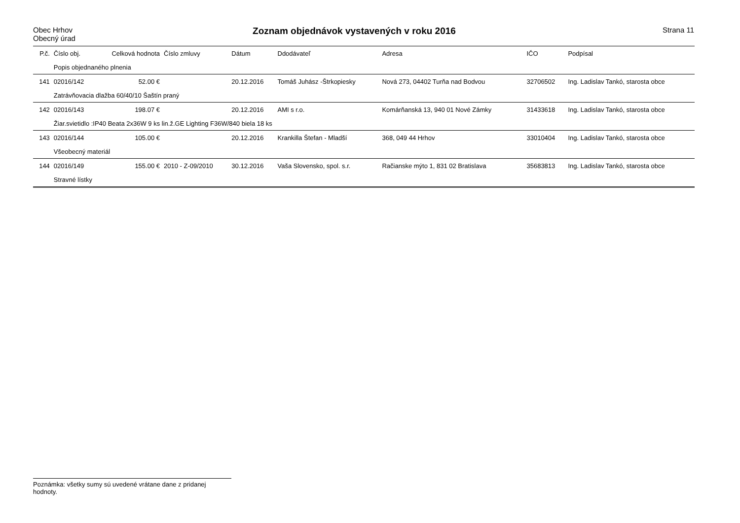Obec Hrhov
Obecný úrad
Zoznam objednávok vystavených v roku 2016
Strana 11
| P.č. | Číslo obj. | Celková hodnota | Číslo zmluvy | Dátum | Ddodávateľ | Adresa | IČO | Podpísal |
| --- | --- | --- | --- | --- | --- | --- | --- | --- |
| | Popis objednaného plnenia | | | | | | | |
| 141 | 02016/142 | 52.00 € | | 20.12.2016 | Tomáš Juhász -Štrkopiesky | Nová 273, 04402 Turňa nad Bodvou | 32706502 | Ing. Ladislav Tankó, starosta obce |
| | Zatrávňovacia dlažba 60/40/10 Šaštín praný | | | | | | | |
| 142 | 02016/143 | 198.07 € | | 20.12.2016 | AMI s r.o. | Komárňanská 13, 940 01 Nové Zámky | 31433618 | Ing. Ladislav Tankó, starosta obce |
| | Žiar.svietidlo :IP40 Beata 2x36W 9 ks lin.ž.GE Lighting F36W/840 biela 18 ks | | | | | | | |
| 143 | 02016/144 | 105.00 € | | 20.12.2016 | Krankilla Štefan - Mladší | 368, 049 44 Hrhov | 33010404 | Ing. Ladislav Tankó, starosta obce |
| | Všeobecný materiál | | | | | | | |
| 144 | 02016/149 | 155.00 € | 2010 - Z-09/2010 | 30.12.2016 | Vaša Slovensko, spol. s.r. | Račianske mýto 1, 831 02 Bratislava | 35683813 | Ing. Ladislav Tankó, starosta obce |
| | Stravné lístky | | | | | | | |
Poznámka: všetky sumy sú uvedené vrátane dane z pridanej hodnoty.